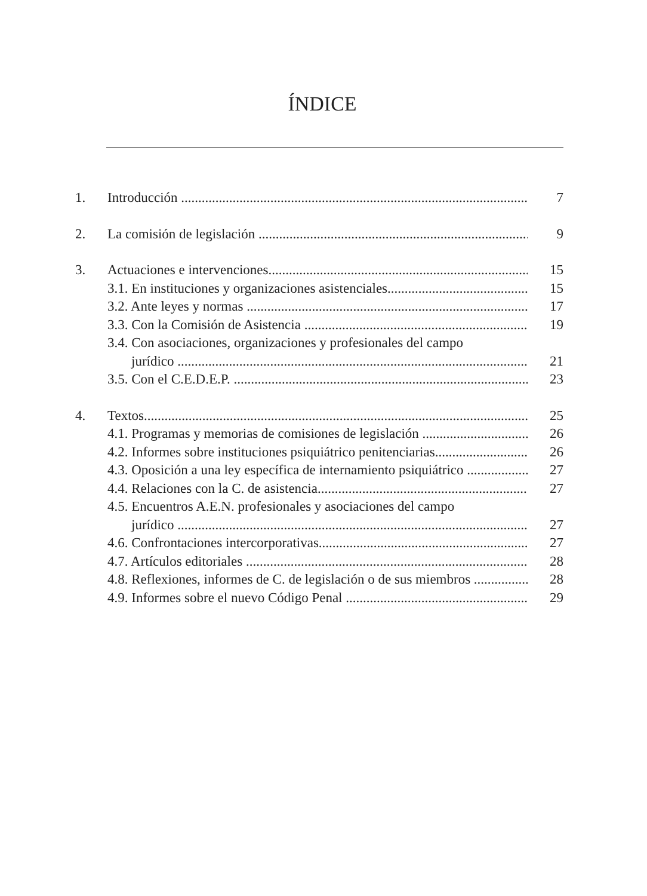ÍNDICE
1. Introducción 7
2. La comisión de legislación 9
3. Actuaciones e intervenciones 15
3.1. En instituciones y organizaciones asistenciales 15
3.2. Ante leyes y normas 17
3.3. Con la Comisión de Asistencia 19
3.4. Con asociaciones, organizaciones y profesionales del campo
jurídico 21
3.5. Con el C.E.D.E.P. 23
4. Textos 25
4.1. Programas y memorias de comisiones de legislación 26
4.2. Informes sobre instituciones psiquiátrico penitenciarias 26
4.3. Oposición a una ley específica de internamiento psiquiátrico 27
4.4. Relaciones con la C. de asistencia 27
4.5. Encuentros A.E.N. profesionales y asociaciones del campo
jurídico 27
4.6. Confrontaciones intercorporativas 27
4.7. Artículos editoriales 28
4.8. Reflexiones, informes de C. de legislación o de sus miembros 28
4.9. Informes sobre el nuevo Código Penal 29